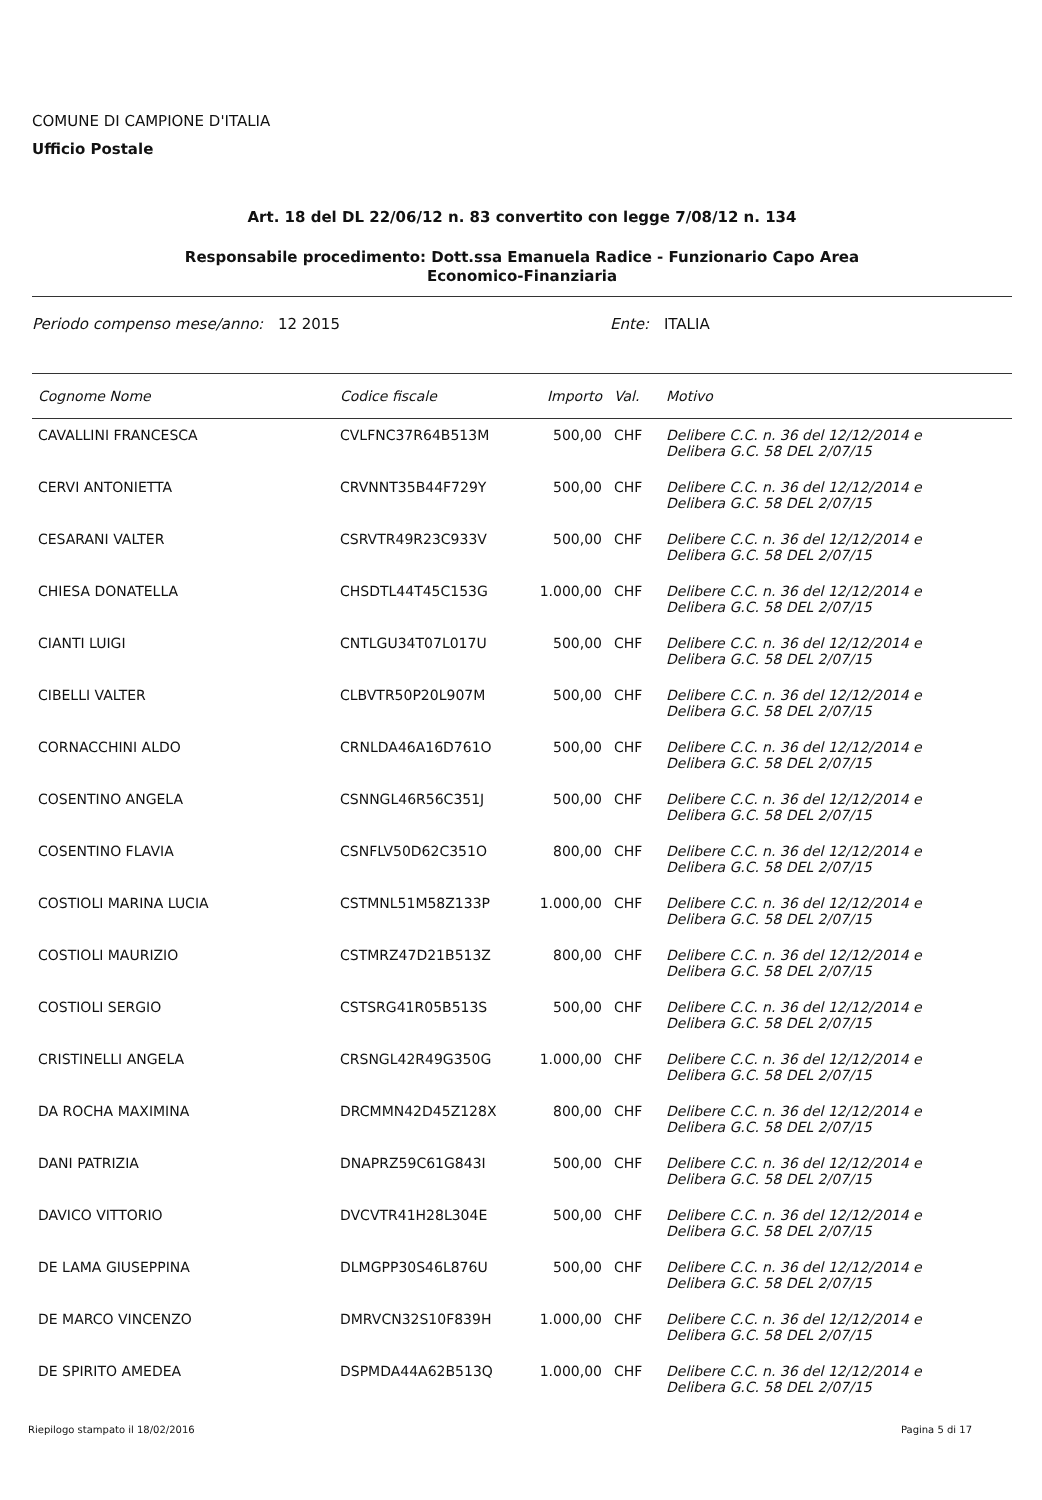COMUNE DI CAMPIONE D'ITALIA
Ufficio Postale
Art. 18 del DL 22/06/12 n. 83 convertito con legge 7/08/12 n. 134
Responsabile procedimento: Dott.ssa Emanuela Radice - Funzionario Capo Area
Economico-Finanziaria
Periodo compenso mese/anno: 12 2015 Ente: ITALIA
| Cognome Nome | Codice fiscale | Importo | Val. | Motivo |
| --- | --- | --- | --- | --- |
| CAVALLINI FRANCESCA | CVLFNC37R64B513M | 500,00 | CHF | Delibere C.C. n. 36 del 12/12/2014 e Delibera G.C. 58 DEL 2/07/15 |
| CERVI ANTONIETTA | CRVNNT35B44F729Y | 500,00 | CHF | Delibere C.C. n. 36 del 12/12/2014 e Delibera G.C. 58 DEL 2/07/15 |
| CESARANI VALTER | CSRVTR49R23C933V | 500,00 | CHF | Delibere C.C. n. 36 del 12/12/2014 e Delibera G.C. 58 DEL 2/07/15 |
| CHIESA DONATELLA | CHSDTL44T45C153G | 1.000,00 | CHF | Delibere C.C. n. 36 del 12/12/2014 e Delibera G.C. 58 DEL 2/07/15 |
| CIANTI LUIGI | CNTLGU34T07L017U | 500,00 | CHF | Delibere C.C. n. 36 del 12/12/2014 e Delibera G.C. 58 DEL 2/07/15 |
| CIBELLI VALTER | CLBVTR50P20L907M | 500,00 | CHF | Delibere C.C. n. 36 del 12/12/2014 e Delibera G.C. 58 DEL 2/07/15 |
| CORNACCHINI ALDO | CRNLDA46A16D761O | 500,00 | CHF | Delibere C.C. n. 36 del 12/12/2014 e Delibera G.C. 58 DEL 2/07/15 |
| COSENTINO ANGELA | CSNNGL46R56C351J | 500,00 | CHF | Delibere C.C. n. 36 del 12/12/2014 e Delibera G.C. 58 DEL 2/07/15 |
| COSENTINO FLAVIA | CSNFLV50D62C351O | 800,00 | CHF | Delibere C.C. n. 36 del 12/12/2014 e Delibera G.C. 58 DEL 2/07/15 |
| COSTIOLI MARINA LUCIA | CSTMNL51M58Z133P | 1.000,00 | CHF | Delibere C.C. n. 36 del 12/12/2014 e Delibera G.C. 58 DEL 2/07/15 |
| COSTIOLI MAURIZIO | CSTMRZ47D21B513Z | 800,00 | CHF | Delibere C.C. n. 36 del 12/12/2014 e Delibera G.C. 58 DEL 2/07/15 |
| COSTIOLI SERGIO | CSTSRG41R05B513S | 500,00 | CHF | Delibere C.C. n. 36 del 12/12/2014 e Delibera G.C. 58 DEL 2/07/15 |
| CRISTINELLI ANGELA | CRSNGL42R49G350G | 1.000,00 | CHF | Delibere C.C. n. 36 del 12/12/2014 e Delibera G.C. 58 DEL 2/07/15 |
| DA ROCHA MAXIMINA | DRCMMN42D45Z128X | 800,00 | CHF | Delibere C.C. n. 36 del 12/12/2014 e Delibera G.C. 58 DEL 2/07/15 |
| DANI PATRIZIA | DNAPRZ59C61G843I | 500,00 | CHF | Delibere C.C. n. 36 del 12/12/2014 e Delibera G.C. 58 DEL 2/07/15 |
| DAVICO VITTORIO | DVCVTR41H28L304E | 500,00 | CHF | Delibere C.C. n. 36 del 12/12/2014 e Delibera G.C. 58 DEL 2/07/15 |
| DE LAMA GIUSEPPINA | DLMGPP30S46L876U | 500,00 | CHF | Delibere C.C. n. 36 del 12/12/2014 e Delibera G.C. 58 DEL 2/07/15 |
| DE MARCO VINCENZO | DMRVCN32S10F839H | 1.000,00 | CHF | Delibere C.C. n. 36 del 12/12/2014 e Delibera G.C. 58 DEL 2/07/15 |
| DE SPIRITO AMEDEA | DSPMDA44A62B513Q | 1.000,00 | CHF | Delibere C.C. n. 36 del 12/12/2014 e Delibera G.C. 58 DEL 2/07/15 |
Riepilogo stampato il 18/02/2016 Pagina 5 di 17